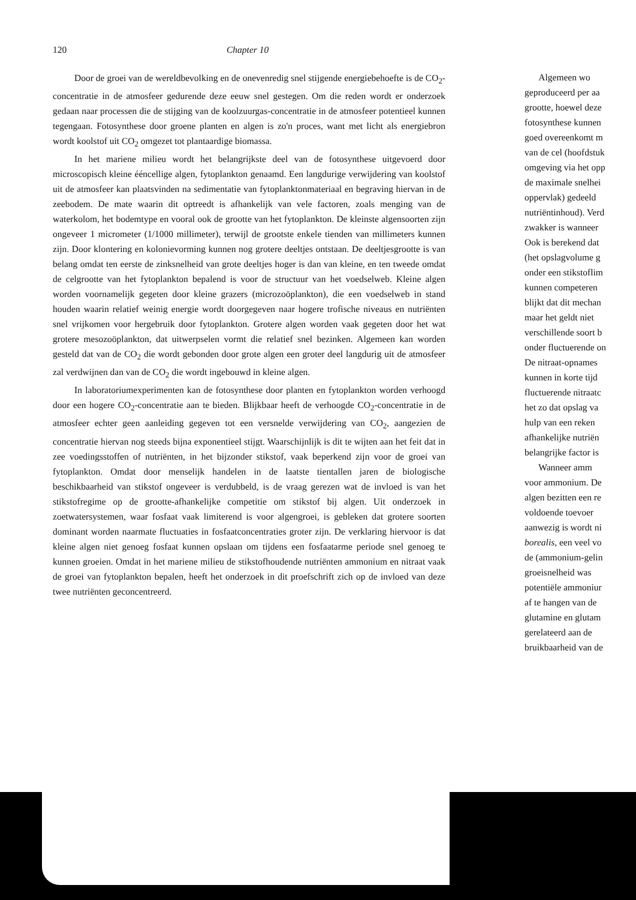120 Chapter 10
Door de groei van de wereldbevolking en de onevenredig snel stijgende energiebehoefte is de CO<sub>2</sub>-concentratie in de atmosfeer gedurende deze eeuw snel gestegen. Om die reden wordt er onderzoek gedaan naar processen die de stijging van de koolzuurgas-concentratie in de atmosfeer potentieel kunnen tegengaan. Fotosynthese door groene planten en algen is zo'n proces, want met licht als energiebron wordt koolstof uit CO<sub>2</sub> omgezet tot plantaardige biomassa.
In het mariene milieu wordt het belangrijkste deel van de fotosynthese uitgevoerd door microscopisch kleine ééncellige algen, fytoplankton genaamd. Een langdurige verwijdering van koolstof uit de atmosfeer kan plaatsvinden na sedimentatie van fytoplanktonmateriaal en begraving hiervan in de zeebodem. De mate waarin dit optreedt is afhankelijk van vele factoren, zoals menging van de waterkolom, het bodemtype en vooral ook de grootte van het fytoplankton. De kleinste algensoorten zijn ongeveer 1 micrometer (1/1000 millimeter), terwijl de grootste enkele tienden van millimeters kunnen zijn. Door klontering en kolonievorming kunnen nog grotere deeltjes ontstaan. De deeltjesgrootte is van belang omdat ten eerste de zinksnelheid van grote deeltjes hoger is dan van kleine, en ten tweede omdat de celgrootte van het fytoplankton bepalend is voor de structuur van het voedselweb. Kleine algen worden voornamelijk gegeten door kleine grazers (microzoöplankton), die een voedselweb in stand houden waarin relatief weinig energie wordt doorgegeven naar hogere trofische niveaus en nutriënten snel vrijkomen voor hergebruik door fytoplankton. Grotere algen worden vaak gegeten door het wat grotere mesozoöplankton, dat uitwerpselen vormt die relatief snel bezinken. Algemeen kan worden gesteld dat van de CO<sub>2</sub> die wordt gebonden door grote algen een groter deel langdurig uit de atmosfeer zal verdwijnen dan van de CO<sub>2</sub> die wordt ingebouwd in kleine algen.
In laboratoriumexperimenten kan de fotosynthese door planten en fytoplankton worden verhoogd door een hogere CO<sub>2</sub>-concentratie aan te bieden. Blijkbaar heeft de verhoogde CO<sub>2</sub>-concentratie in de atmosfeer echter geen aanleiding gegeven tot een versnelde verwijdering van CO<sub>2</sub>, aangezien de concentratie hiervan nog steeds bijna exponentieel stijgt. Waarschijnlijk is dit te wijten aan het feit dat in zee voedingsstoffen of nutriënten, in het bijzonder stikstof, vaak beperkend zijn voor de groei van fytoplankton. Omdat door menselijk handelen in de laatste tientallen jaren de biologische beschikbaarheid van stikstof ongeveer is verdubbeld, is de vraag gerezen wat de invloed is van het stikstofregime op de grootte-afhankelijke competitie om stikstof bij algen. Uit onderzoek in zoetwatersystemen, waar fosfaat vaak limiterend is voor algengroei, is gebleken dat grotere soorten dominant worden naarmate fluctuaties in fosfaatconcentraties groter zijn. De verklaring hiervoor is dat kleine algen niet genoeg fosfaat kunnen opslaan om tijdens een fosfaatarme periode snel genoeg te kunnen groeien. Omdat in het mariene milieu de stikstofhoudende nutriënten ammonium en nitraat vaak de groei van fytoplankton bepalen, heeft het onderzoek in dit proefschrift zich op de invloed van deze twee nutriënten geconcentreerd.
Algemeen wo
geproduceerd per aa
grootte, hoewel deze
fotosynthese kunnen
goed overeenkomt m
van de cel (hoofdstuk
omgeving via het opp
de maximale snelhei
oppervlak) gedeeld
nutriëntinhoud). Verd
zwakker is wanneer
Ook is berekend dat
(het opslagvolume g
onder een stikstoflim
kunnen competeren
blijkt dat dit mechan
maar het geldt niet
verschillende soort b
onder fluctuerende on
De nitraat-opnames
kunnen in korte tijd
fluctuerende nitraatc
het zo dat opslag va
hulp van een reken
afhankelijke nutriën
belangrijke factor is
Wanneer amm
voor ammonium. De
algen bezitten een re
voldoende toevoer
aanwezig is wordt ni
borealis, een veel vo
de (ammonium-gelin
groeisnelheid was
potentiële ammoniur
af te hangen van de
glutamine en glutam
gerelateerd aan de
bruikbaarheid van de